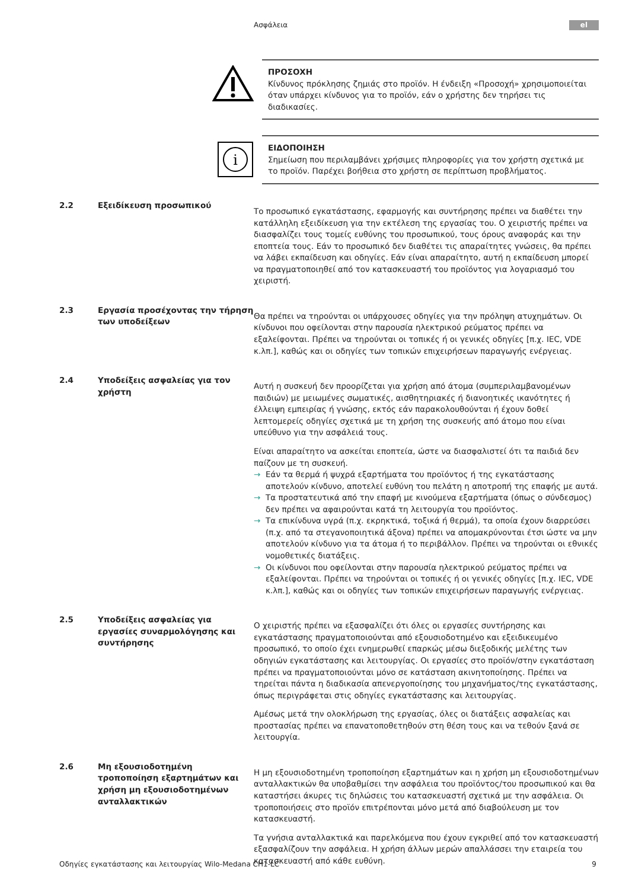Ασφάλεια el
ΠΡΟΣΟΧΗ
Κίνδυνος πρόκλησης ζημιάς στο προϊόν. Η ένδειξη «Προσοχή» χρησιμοποιείται όταν υπάρχει κίνδυνος για το προϊόν, εάν ο χρήστης δεν τηρήσει τις διαδικασίες.
i
ΕΙΔΟΠΟΙΗΣΗ
Σημείωση που περιλαμβάνει χρήσιμες πληροφορίες για τον χρήστη σχετικά με το προϊόν. Παρέχει βοήθεια στο χρήστη σε περίπτωση προβλήματος.
2.2 Εξειδίκευση προσωπικού
Το προσωπικό εγκατάστασης, εφαρμογής και συντήρησης πρέπει να διαθέτει την κατάλληλη εξειδίκευση για την εκτέλεση της εργασίας του. Ο χειριστής πρέπει να διασφαλίζει τους τομείς ευθύνης του προσωπικού, τους όρους αναφοράς και την εποπτεία τους. Εάν το προσωπικό δεν διαθέτει τις απαραίτητες γνώσεις, θα πρέπει να λάβει εκπαίδευση και οδηγίες. Εάν είναι απαραίτητο, αυτή η εκπαίδευση μπορεί να πραγματοποιηθεί από τον κατασκευαστή του προϊόντος για λογαριασμό του χειριστή.
2.3 Εργασία προσέχοντας την τήρηση των υποδείξεων
Θα πρέπει να τηρούνται οι υπάρχουσες οδηγίες για την πρόληψη ατυχημάτων. Οι κίνδυνοι που οφείλονται στην παρουσία ηλεκτρικού ρεύματος πρέπει να εξαλείφονται. Πρέπει να τηρούνται οι τοπικές ή οι γενικές οδηγίες [π.χ. IEC, VDE κ.λπ.], καθώς και οι οδηγίες των τοπικών επιχειρήσεων παραγωγής ενέργειας.
2.4 Υποδείξεις ασφαλείας για τον χρήστη
Αυτή η συσκευή δεν προορίζεται για χρήση από άτομα (συμπεριλαμβανομένων παιδιών) με μειωμένες σωματικές, αισθητηριακές ή διανοητικές ικανότητες ή έλλειψη εμπειρίας ή γνώσης, εκτός εάν παρακολουθούνται ή έχουν δοθεί λεπτομερείς οδηγίες σχετικά με τη χρήση της συσκευής από άτομο που είναι υπεύθυνο για την ασφάλειά τους.
Είναι απαραίτητο να ασκείται εποπτεία, ώστε να διασφαλιστεί ότι τα παιδιά δεν παίζουν με τη συσκευή.
→ Εάν τα θερμά ή ψυχρά εξαρτήματα του προϊόντος ή της εγκατάστασης αποτελούν κίνδυνο, αποτελεί ευθύνη του πελάτη η αποτροπή της επαφής με αυτά.
→ Τα προστατευτικά από την επαφή με κινούμενα εξαρτήματα (όπως ο σύνδεσμος) δεν πρέπει να αφαιρούνται κατά τη λειτουργία του προϊόντος.
→ Τα επικίνδυνα υγρά (π.χ. εκρηκτικά, τοξικά ή θερμά), τα οποία έχουν διαρρεύσει (π.χ. από τα στεγανοποιητικά άξονα) πρέπει να απομακρύνονται έτσι ώστε να μην αποτελούν κίνδυνο για τα άτομα ή το περιβάλλον. Πρέπει να τηρούνται οι εθνικές νομοθετικές διατάξεις.
→ Οι κίνδυνοι που οφείλονται στην παρουσία ηλεκτρικού ρεύματος πρέπει να εξαλείφονται. Πρέπει να τηρούνται οι τοπικές ή οι γενικές οδηγίες [π.χ. IEC, VDE κ.λπ.], καθώς και οι οδηγίες των τοπικών επιχειρήσεων παραγωγής ενέργειας.
2.5 Υποδείξεις ασφαλείας για εργασίες συναρμολόγησης και συντήρησης
Ο χειριστής πρέπει να εξασφαλίζει ότι όλες οι εργασίες συντήρησης και εγκατάστασης πραγματοποιούνται από εξουσιοδοτημένο και εξειδικευμένο προσωπικό, το οποίο έχει ενημερωθεί επαρκώς μέσω διεξοδικής μελέτης των οδηγιών εγκατάστασης και λειτουργίας. Οι εργασίες στο προϊόν/στην εγκατάσταση πρέπει να πραγματοποιούνται μόνο σε κατάσταση ακινητοποίησης. Πρέπει να τηρείται πάντα η διαδικασία απενεργοποίησης του μηχανήματος/της εγκατάστασης, όπως περιγράφεται στις οδηγίες εγκατάστασης και λειτουργίας.
Αμέσως μετά την ολοκλήρωση της εργασίας, όλες οι διατάξεις ασφαλείας και προστασίας πρέπει να επανατοποθετηθούν στη θέση τους και να τεθούν ξανά σε λειτουργία.
2.6 Μη εξουσιοδοτημένη τροποποίηση εξαρτημάτων και χρήση μη εξουσιοδοτημένων ανταλλακτικών
Η μη εξουσιοδοτημένη τροποποίηση εξαρτημάτων και η χρήση μη εξουσιοδοτημένων ανταλλακτικών θα υποβαθμίσει την ασφάλεια του προϊόντος/του προσωπικού και θα καταστήσει άκυρες τις δηλώσεις του κατασκευαστή σχετικά με την ασφάλεια. Οι τροποποιήσεις στο προϊόν επιτρέπονται μόνο μετά από διαβούλευση με τον κατασκευαστή.
Τα γνήσια ανταλλακτικά και παρελκόμενα που έχουν εγκριθεί από τον κατασκευαστή εξασφαλίζουν την ασφάλεια. Η χρήση άλλων μερών απαλλάσσει την εταιρεία του κατασκευαστή από κάθε ευθύνη.
Οδηγίες εγκατάστασης και λειτουργίας Wilo-Medana CH1-LC 9